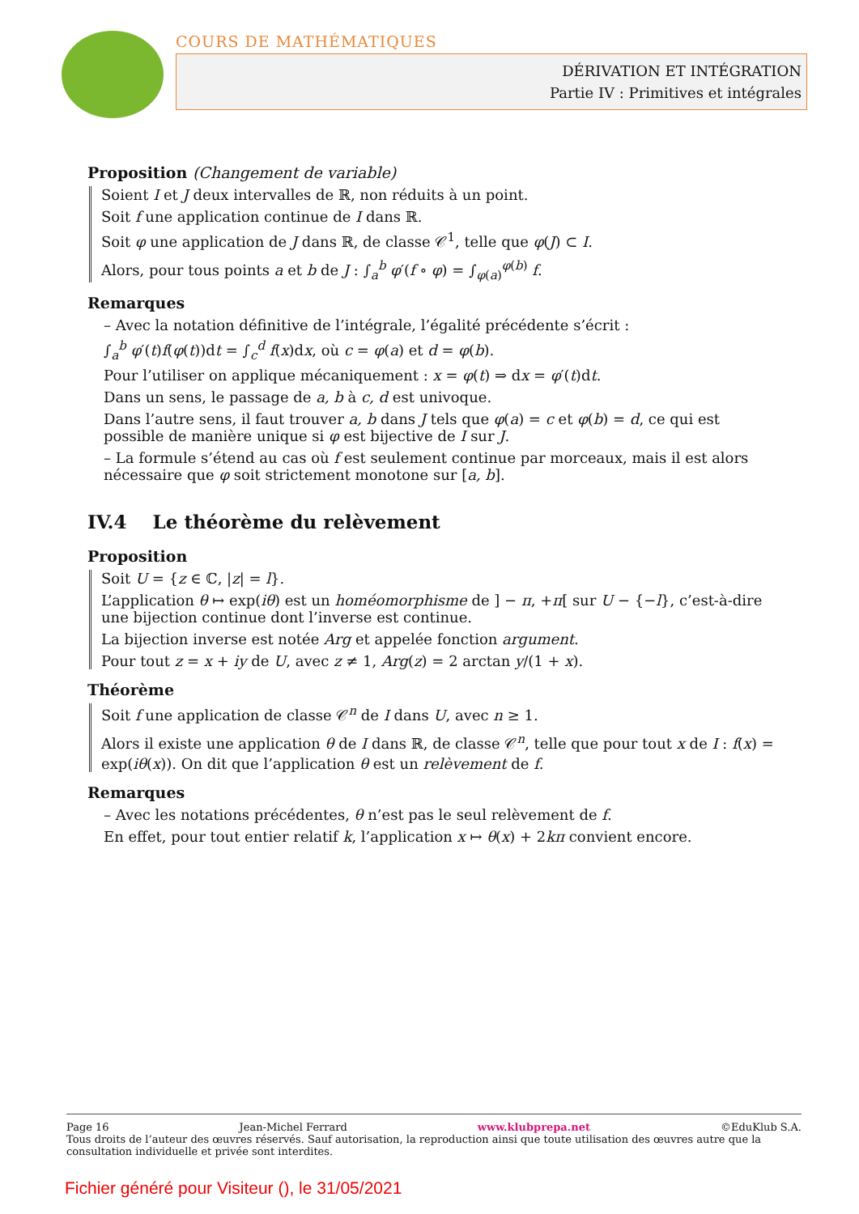COURS DE MATHÉMATIQUES
DÉRIVATION ET INTÉGRATION
Partie IV : Primitives et intégrales
Proposition (Changement de variable)
Soient I et J deux intervalles de ℝ, non réduits à un point.
Soit f une application continue de I dans ℝ.
Soit φ une application de J dans ℝ, de classe 𝒞<sup>1</sup>, telle que φ(J) ⊂ I.
Alors, pour tous points a et b de J : ∫<sub>a</sub><sup>b</sup> φ′(f ∘ φ) = ∫<sub>φ(a)</sub><sup>φ(b)</sup> f.
Remarques
– Avec la notation définitive de l’intégrale, l’égalité précédente s’écrit :
∫<sub>a</sub><sup>b</sup> φ′(t)f(φ(t))dt = ∫<sub>c</sub><sup>d</sup> f(x)dx, où c = φ(a) et d = φ(b).
Pour l’utiliser on applique mécaniquement : x = φ(t) ⇒ dx = φ′(t)dt.
Dans un sens, le passage de a, b à c, d est univoque.
Dans l’autre sens, il faut trouver a, b dans J tels que φ(a) = c et φ(b) = d, ce qui est possible de manière unique si φ est bijective de I sur J.
– La formule s’étend au cas où f est seulement continue par morceaux, mais il est alors nécessaire que φ soit strictement monotone sur [a, b].
IV.4 Le théorème du relèvement
Proposition
Soit U = {z ∈ ℂ, |z| = l}.
L’application θ ↦ exp(iθ) est un homéomorphisme de ] − π, +π[ sur U − {−l}, c’est-à-dire une bijection continue dont l’inverse est continue.
La bijection inverse est notée Arg et appelée fonction argument.
Pour tout z = x + iy de U, avec z ≠ 1, Arg(z) = 2 arctan y/(1 + x).
Théorème
Soit f une application de classe 𝒞<sup>n</sup> de I dans U, avec n ≥ 1.
Alors il existe une application θ de I dans ℝ, de classe 𝒞<sup>n</sup>, telle que pour tout x de I : f(x) = exp(iθ(x)). On dit que l’application θ est un relèvement de f.
Remarques
– Avec les notations précédentes, θ n’est pas le seul relèvement de f.
En effet, pour tout entier relatif k, l’application x ↦ θ(x) + 2kπ convient encore.
Page 16 Jean-Michel Ferrard www.klubprepa.net ©EduKlub S.A.
Tous droits de l’auteur des œuvres réservés. Sauf autorisation, la reproduction ainsi que toute utilisation des œuvres autre que la consultation individuelle et privée sont interdites.
Fichier généré pour Visiteur (), le 31/05/2021